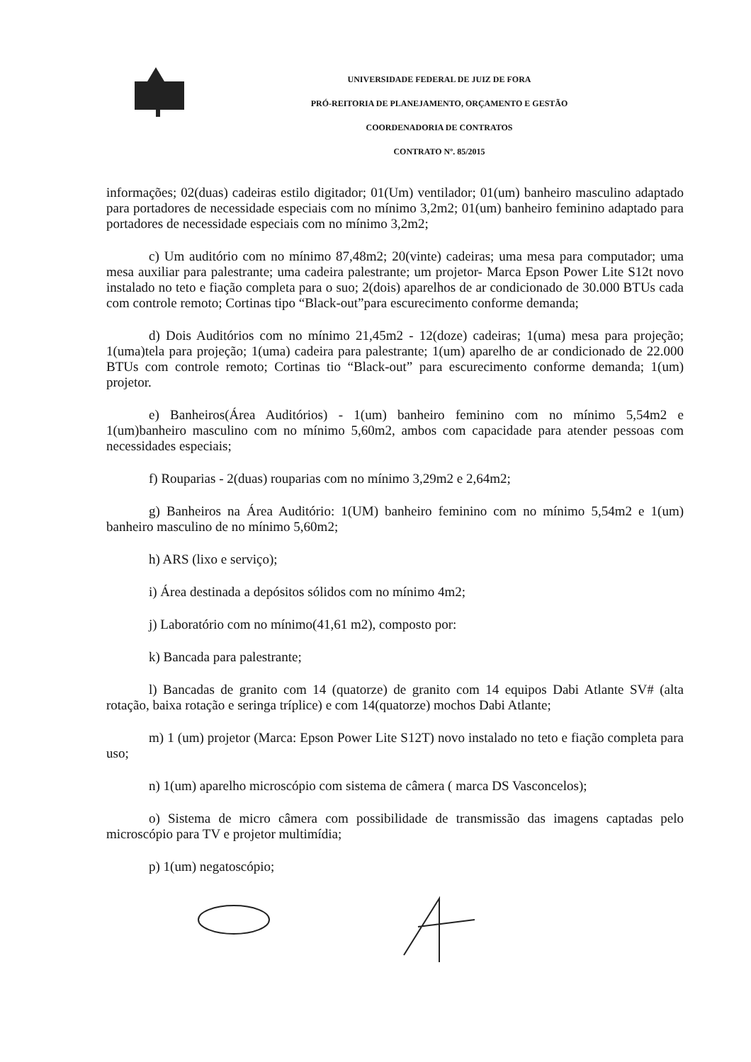UNIVERSIDADE FEDERAL DE JUIZ DE FORA
PRÓ-REITORIA DE PLANEJAMENTO, ORÇAMENTO E GESTÃO
COORDENADORIA DE CONTRATOS
CONTRATO Nº. 85/2015
informações; 02(duas) cadeiras estilo digitador; 01(Um) ventilador; 01(um) banheiro masculino adaptado para portadores de necessidade especiais com no mínimo 3,2m2; 01(um) banheiro feminino adaptado para portadores de necessidade especiais com no mínimo 3,2m2;
c) Um auditório com no mínimo 87,48m2; 20(vinte) cadeiras; uma mesa para computador; uma mesa auxiliar para palestrante; uma cadeira palestrante; um projetor- Marca Epson Power Lite S12t novo instalado no teto e fiação completa para o suo; 2(dois) aparelhos de ar condicionado de 30.000 BTUs cada com controle remoto; Cortinas tipo “Black-out”para escurecimento conforme demanda;
d) Dois Auditórios com no mínimo 21,45m2 - 12(doze) cadeiras; 1(uma) mesa para projeção; 1(uma)tela para projeção; 1(uma) cadeira para palestrante; 1(um) aparelho de ar condicionado de 22.000 BTUs com controle remoto; Cortinas tio “Black-out” para escurecimento conforme demanda; 1(um) projetor.
e) Banheiros(Área Auditórios) - 1(um) banheiro feminino com no mínimo 5,54m2 e 1(um)banheiro masculino com no mínimo 5,60m2, ambos com capacidade para atender pessoas com necessidades especiais;
f) Rouparias - 2(duas) rouparias com no mínimo 3,29m2 e 2,64m2;
g) Banheiros na Área Auditório: 1(UM) banheiro feminino com no mínimo 5,54m2 e 1(um) banheiro masculino de no mínimo 5,60m2;
h) ARS (lixo e serviço);
i) Área destinada a depósitos sólidos com no mínimo 4m2;
j) Laboratório com no mínimo(41,61 m2), composto por:
k) Bancada para palestrante;
l) Bancadas de granito com 14 (quatorze) de granito com 14 equipos Dabi Atlante SV# (alta rotação, baixa rotação e seringa tríplice) e com 14(quatorze) mochos Dabi Atlante;
m) 1 (um) projetor (Marca: Epson Power Lite S12T) novo instalado no teto e fiação completa para uso;
n) 1(um) aparelho microscópio com sistema de câmera ( marca DS Vasconcelos);
o) Sistema de micro câmera com possibilidade de transmissão das imagens captadas pelo microscópio para TV e projetor multimídia;
p) 1(um) negatoscópio;